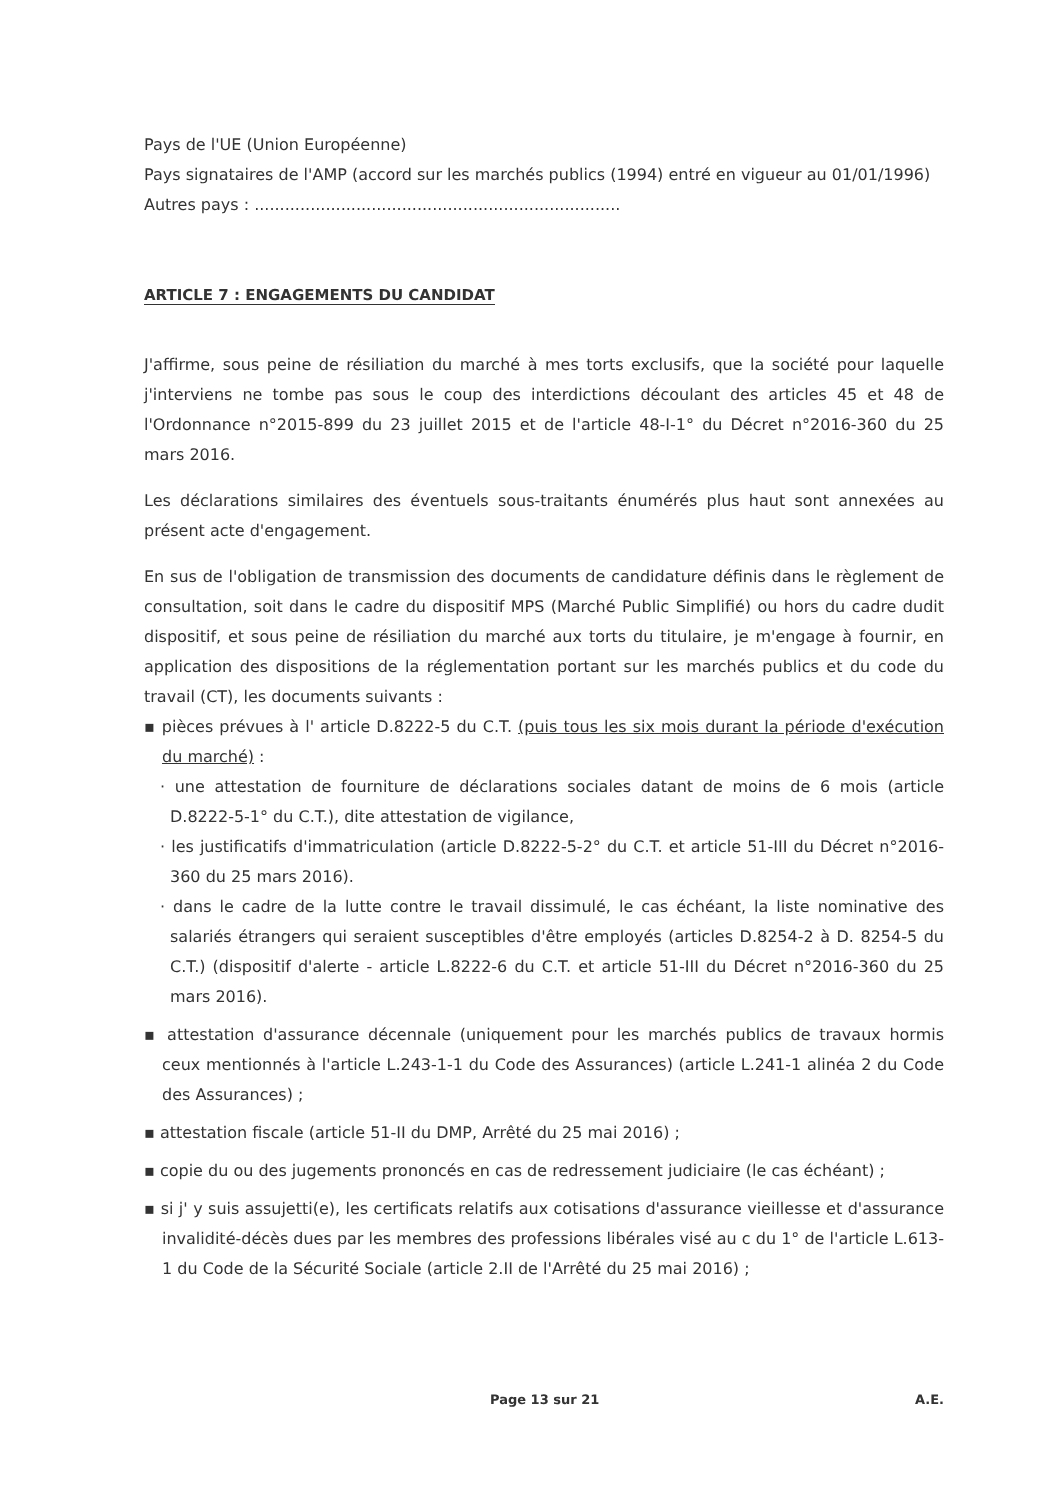Pays de l'UE (Union Européenne)
Pays signataires de l'AMP (accord sur les marchés publics (1994) entré en vigueur au 01/01/1996)
Autres pays : ........................................................................
ARTICLE 7 : ENGAGEMENTS DU CANDIDAT
J'affirme, sous peine de résiliation du marché à mes torts exclusifs, que la société pour laquelle j'interviens ne tombe pas sous le coup des interdictions découlant des articles 45 et 48 de l'Ordonnance n°2015-899 du 23 juillet 2015 et de l'article 48-I-1° du Décret n°2016-360 du 25 mars 2016.
Les déclarations similaires des éventuels sous-traitants énumérés plus haut sont annexées au présent acte d'engagement.
En sus de l'obligation de transmission des documents de candidature définis dans le règlement de consultation, soit dans le cadre du dispositif MPS (Marché Public Simplifié) ou hors du cadre dudit dispositif, et sous peine de résiliation du marché aux torts du titulaire, je m'engage à fournir, en application des dispositions de la réglementation portant sur les marchés publics et du code du travail (CT), les documents suivants :
▪ pièces prévues à l' article D.8222-5 du C.T. (puis tous les six mois durant la période d'exécution du marché) :
· une attestation de fourniture de déclarations sociales datant de moins de 6 mois (article D.8222-5-1° du C.T.), dite attestation de vigilance,
· les justificatifs d'immatriculation (article D.8222-5-2° du C.T. et article 51-III du Décret n°2016-360 du 25 mars 2016).
· dans le cadre de la lutte contre le travail dissimulé, le cas échéant, la liste nominative des salariés étrangers qui seraient susceptibles d'être employés (articles D.8254-2 à D. 8254-5 du C.T.) (dispositif d'alerte - article L.8222-6 du C.T. et article 51-III du Décret n°2016-360 du 25 mars 2016).
▪ attestation d'assurance décennale (uniquement pour les marchés publics de travaux hormis ceux mentionnés à l'article L.243-1-1 du Code des Assurances) (article L.241-1 alinéa 2 du Code des Assurances) ;
▪ attestation fiscale (article 51-II du DMP, Arrêté du 25 mai 2016) ;
▪ copie du ou des jugements prononcés en cas de redressement judiciaire (le cas échéant) ;
▪ si j' y suis assujetti(e), les certificats relatifs aux cotisations d'assurance vieillesse et d'assurance invalidité-décès dues par les membres des professions libérales visé au c du 1° de l'article L.613-1 du Code de la Sécurité Sociale (article 2.II de l'Arrêté du 25 mai 2016) ;
Page 13 sur 21 A.E.